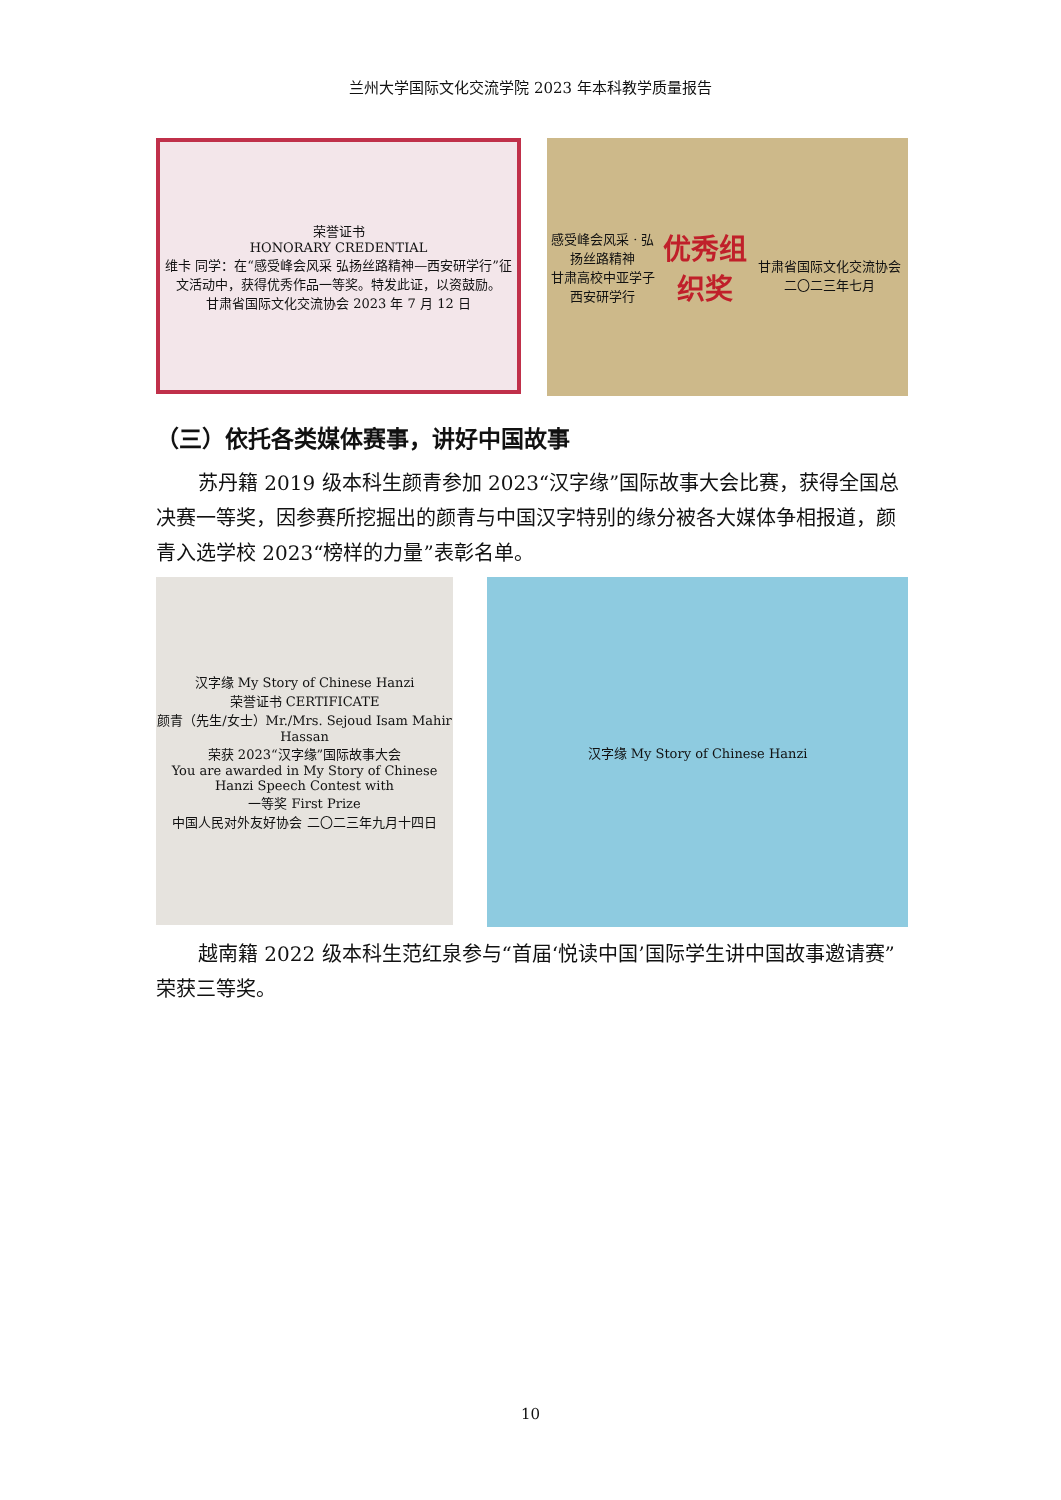兰州大学国际文化交流学院 2023 年本科教学质量报告
荣誉证书
HONORARY CREDENTIAL
维卡 同学：在“感受峰会风采 弘扬丝路精神—西安研学行”征文活动中，获得优秀作品一等奖。特发此证，以资鼓励。
甘肃省国际文化交流协会 2023 年 7 月 12 日
感受峰会风采 · 弘扬丝路精神
甘肃高校中亚学子西安研学行
优秀组织奖
甘肃省国际文化交流协会 二〇二三年七月
（三）依托各类媒体赛事，讲好中国故事
苏丹籍 2019 级本科生颜青参加 2023“汉字缘”国际故事大会比赛，获得全国总决赛一等奖，因参赛所挖掘出的颜青与中国汉字特别的缘分被各大媒体争相报道，颜青入选学校 2023“榜样的力量”表彰名单。
汉字缘 My Story of Chinese Hanzi
荣誉证书 CERTIFICATE
颜青（先生/女士）Mr./Mrs. Sejoud Isam Mahir Hassan
荣获 2023“汉字缘”国际故事大会
You are awarded in My Story of Chinese Hanzi Speech Contest with
一等奖 First Prize
中国人民对外友好协会 二〇二三年九月十四日
汉字缘 My Story of Chinese Hanzi
越南籍 2022 级本科生范红泉参与“首届‘悦读中国’国际学生讲中国故事邀请赛”荣获三等奖。
10